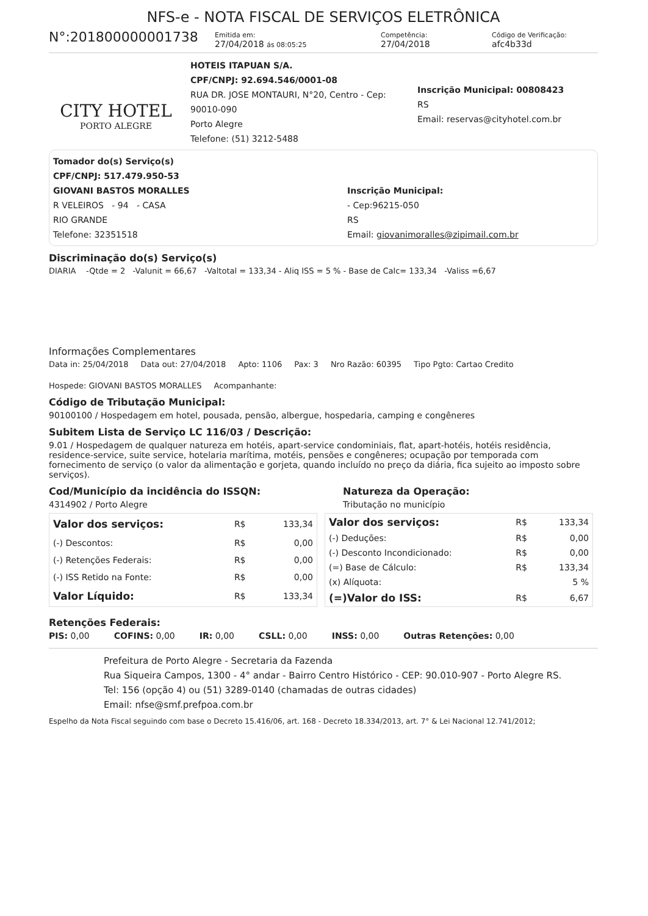NFS-e - NOTA FISCAL DE SERVIÇOS ELETRÔNICA
N°:201800000001738
Emitida em:
27/04/2018 ás 08:05:25
Competência:
27/04/2018
Código de Verificação:
afc4b33d
CITY HOTEL
PORTO ALEGRE
HOTEIS ITAPUAN S/A.
CPF/CNPJ: 92.694.546/0001-08
RUA DR. JOSE MONTAURI, N°20, Centro - Cep: 90010-090
Porto Alegre
Telefone: (51) 3212-5488
Inscrição Municipal: 00808423
RS
Email: reservas@cityhotel.com.br
Tomador do(s) Serviço(s)
CPF/CNPJ: 517.479.950-53
GIOVANI BASTOS MORALLES
R VELEIROS - 94 - CASA
RIO GRANDE
Telefone: 32351518
Inscrição Municipal:
- Cep:96215-050
RS
Email: giovanimoralles@zipimail.com.br
Discriminação do(s) Serviço(s)
DIARIA -Qtde = 2 -Valunit = 66,67 -Valtotal = 133,34 - Aliq ISS = 5 % - Base de Calc= 133,34 -Valiss =6,67
Informações Complementares
Data in: 25/04/2018 Data out: 27/04/2018 Apto: 1106 Pax: 3 Nro Razão: 60395 Tipo Pgto: Cartao Credito Hospede: GIOVANI BASTOS MORALLES Acompanhante:
Código de Tributação Municipal:
90100100 / Hospedagem em hotel, pousada, pensão, albergue, hospedaria, camping e congêneres
Subitem Lista de Serviço LC 116/03 / Descrição:
9.01 / Hospedagem de qualquer natureza em hotéis, apart-service condominiais, flat, apart-hotéis, hotéis residência, residence-service, suite service, hotelaria marítima, motéis, pensões e congêneres; ocupação por temporada com fornecimento de serviço (o valor da alimentação e gorjeta, quando incluído no preço da diária, fica sujeito ao imposto sobre serviços).
Cod/Município da incidência do ISSQN:
4314902 / Porto Alegre
Natureza da Operação:
Tributação no município
| Valor dos serviços: | R$ | 133,34 |
| (-) Descontos: | R$ | 0,00 |
| (-) Retenções Federais: | R$ | 0,00 |
| (-) ISS Retido na Fonte: | R$ | 0,00 |
| Valor Líquido: | R$ | 133,34 |
| Valor dos serviços: | R$ | 133,34 |
| (-) Deduções: | R$ | 0,00 |
| (-) Desconto Incondicionado: | R$ | 0,00 |
| (=) Base de Cálculo: | R$ | 133,34 |
| (x) Alíquota: | | 5 % |
| (=)Valor do ISS: | R$ | 6,67 |
Retenções Federais:
PIS: 0,00 COFINS: 0,00 IR: 0,00 CSLL: 0,00 INSS: 0,00 Outras Retenções: 0,00
Prefeitura de Porto Alegre - Secretaria da Fazenda
Rua Siqueira Campos, 1300 - 4° andar - Bairro Centro Histórico - CEP: 90.010-907 - Porto Alegre RS.
Tel: 156 (opção 4) ou (51) 3289-0140 (chamadas de outras cidades)
Email: nfse@smf.prefpoa.com.br
Espelho da Nota Fiscal seguindo com base o Decreto 15.416/06, art. 168 - Decreto 18.334/2013, art. 7° & Lei Nacional 12.741/2012;